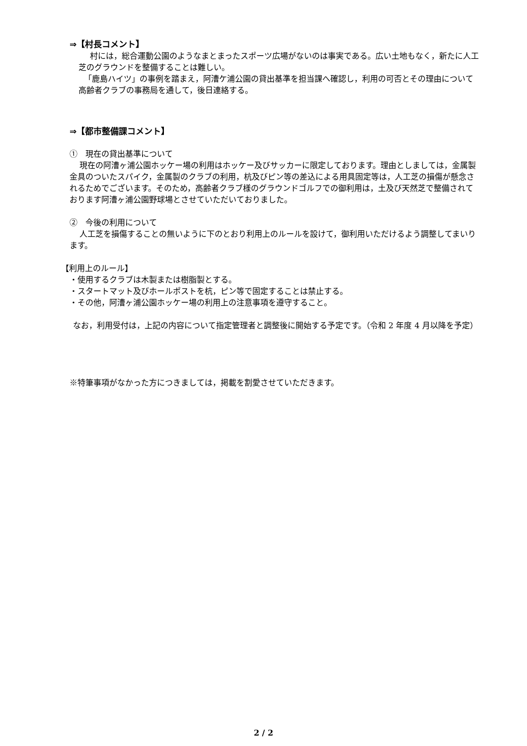⇒【村長コメント】
村には，総合運動公園のようなまとまったスポーツ広場がないのは事実である。広い土地もなく，新たに人工芝のグラウンドを整備することは難しい。
「鹿島ハイツ」の事例を踏まえ，阿漕ケ浦公園の貸出基準を担当課へ確認し，利用の可否とその理由について高齢者クラブの事務局を通して，後日連絡する。
⇒【都市整備課コメント】
①　現在の貸出基準について
現在の阿漕ヶ浦公園ホッケー場の利用はホッケー及びサッカーに限定しております。理由としましては，金属製金具のついたスパイク，金属製のクラブの利用，杭及びピン等の差込による用具固定等は，人工芝の損傷が懸念されるためでございます。そのため，高齢者クラブ様のグラウンドゴルフでの御利用は，土及び天然芝で整備されております阿漕ヶ浦公園野球場とさせていただいておりました。
②　今後の利用について
人工芝を損傷することの無いように下のとおり利用上のルールを設けて，御利用いただけるよう調整してまいります。
【利用上のルール】
・使用するクラブは木製または樹脂製とする。
・スタートマット及びホールポストを杭，ピン等で固定することは禁止する。
・その他，阿漕ヶ浦公園ホッケー場の利用上の注意事項を遵守すること。
なお，利用受付は，上記の内容について指定管理者と調整後に開始する予定です。（令和 2 年度 4 月以降を予定）
※特筆事項がなかった方につきましては，掲載を割愛させていただきます。
2 / 2